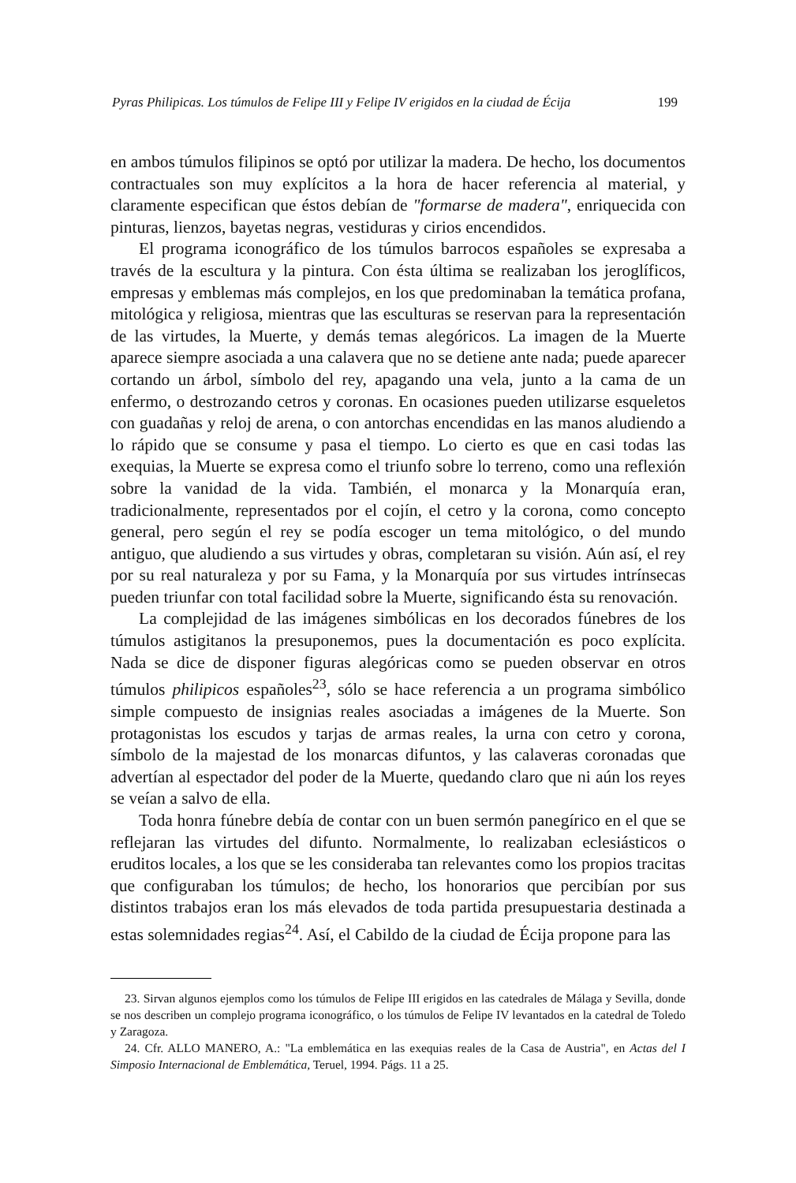Pyras Philipicas. Los túmulos de Felipe III y Felipe IV erigidos en la ciudad de Écija 199
en ambos túmulos filipinos se optó por utilizar la madera. De hecho, los documentos contractuales son muy explícitos a la hora de hacer referencia al material, y claramente especifican que éstos debían de "formarse de madera", enriquecida con pinturas, lienzos, bayetas negras, vestiduras y cirios encendidos.
El programa iconográfico de los túmulos barrocos españoles se expresaba a través de la escultura y la pintura. Con ésta última se realizaban los jeroglíficos, empresas y emblemas más complejos, en los que predominaban la temática profana, mitológica y religiosa, mientras que las esculturas se reservan para la representación de las virtudes, la Muerte, y demás temas alegóricos. La imagen de la Muerte aparece siempre asociada a una calavera que no se detiene ante nada; puede aparecer cortando un árbol, símbolo del rey, apagando una vela, junto a la cama de un enfermo, o destrozando cetros y coronas. En ocasiones pueden utilizarse esqueletos con guadañas y reloj de arena, o con antorchas encendidas en las manos aludiendo a lo rápido que se consume y pasa el tiempo. Lo cierto es que en casi todas las exequias, la Muerte se expresa como el triunfo sobre lo terreno, como una reflexión sobre la vanidad de la vida. También, el monarca y la Monarquía eran, tradicionalmente, representados por el cojín, el cetro y la corona, como concepto general, pero según el rey se podía escoger un tema mitológico, o del mundo antiguo, que aludiendo a sus virtudes y obras, completaran su visión. Aún así, el rey por su real naturaleza y por su Fama, y la Monarquía por sus virtudes intrínsecas pueden triunfar con total facilidad sobre la Muerte, significando ésta su renovación.
La complejidad de las imágenes simbólicas en los decorados fúnebres de los túmulos astigitanos la presuponemos, pues la documentación es poco explícita. Nada se dice de disponer figuras alegóricas como se pueden observar en otros túmulos philipicos españoles<sup>23</sup>, sólo se hace referencia a un programa simbólico simple compuesto de insignias reales asociadas a imágenes de la Muerte. Son protagonistas los escudos y tarjas de armas reales, la urna con cetro y corona, símbolo de la majestad de los monarcas difuntos, y las calaveras coronadas que advertían al espectador del poder de la Muerte, quedando claro que ni aún los reyes se veían a salvo de ella.
Toda honra fúnebre debía de contar con un buen sermón panegírico en el que se reflejaran las virtudes del difunto. Normalmente, lo realizaban eclesiásticos o eruditos locales, a los que se les consideraba tan relevantes como los propios tracitas que configuraban los túmulos; de hecho, los honorarios que percibían por sus distintos trabajos eran los más elevados de toda partida presupuestaria destinada a estas solemnidades regias<sup>24</sup>. Así, el Cabildo de la ciudad de Écija propone para las
23. Sirvan algunos ejemplos como los túmulos de Felipe III erigidos en las catedrales de Málaga y Sevilla, donde se nos describen un complejo programa iconográfico, o los túmulos de Felipe IV levantados en la catedral de Toledo y Zaragoza.
24. Cfr. ALLO MANERO, A.: "La emblemática en las exequias reales de la Casa de Austria", en Actas del I Simposio Internacional de Emblemática, Teruel, 1994. Págs. 11 a 25.